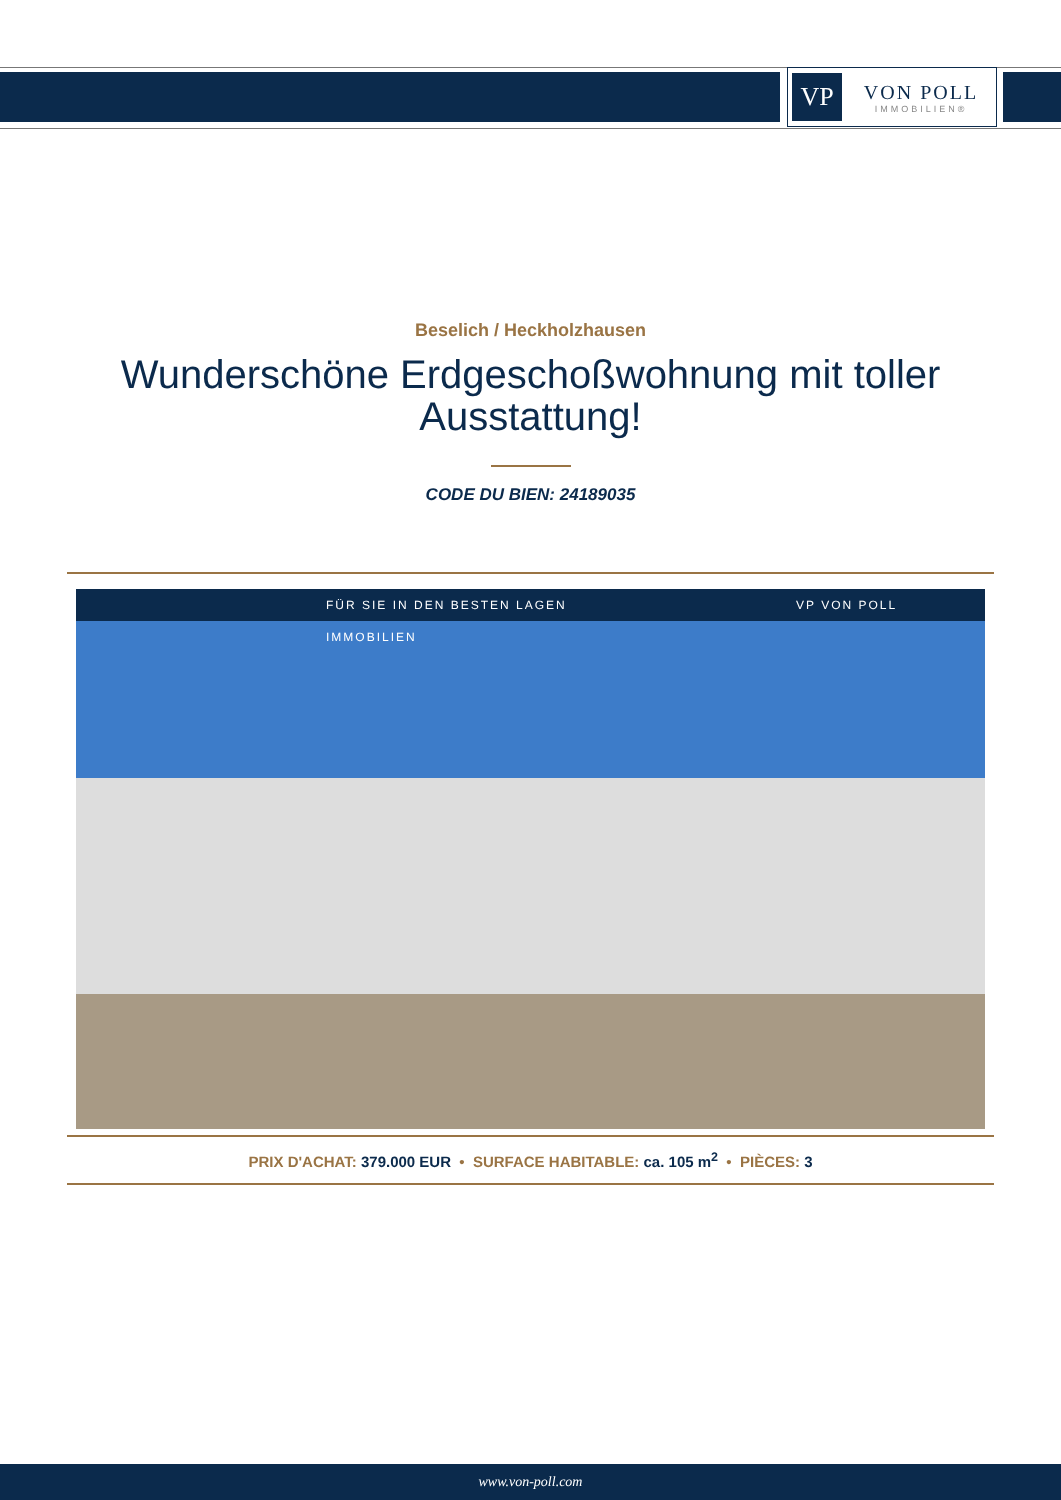VP
VON POLL
IMMOBILIEN®
Beselich / Heckholzhausen
Wunderschöne Erdgeschoßwohnung mit toller Ausstattung!
CODE DU BIEN: 24189035
FÜR SIE IN DEN BESTEN LAGEN VP VON POLL IMMOBILIEN
PRIX D'ACHAT: 379.000 EUR • SURFACE HABITABLE: ca. 105 m<sup>2</sup> • PIÈCES: 3
www.von-poll.com